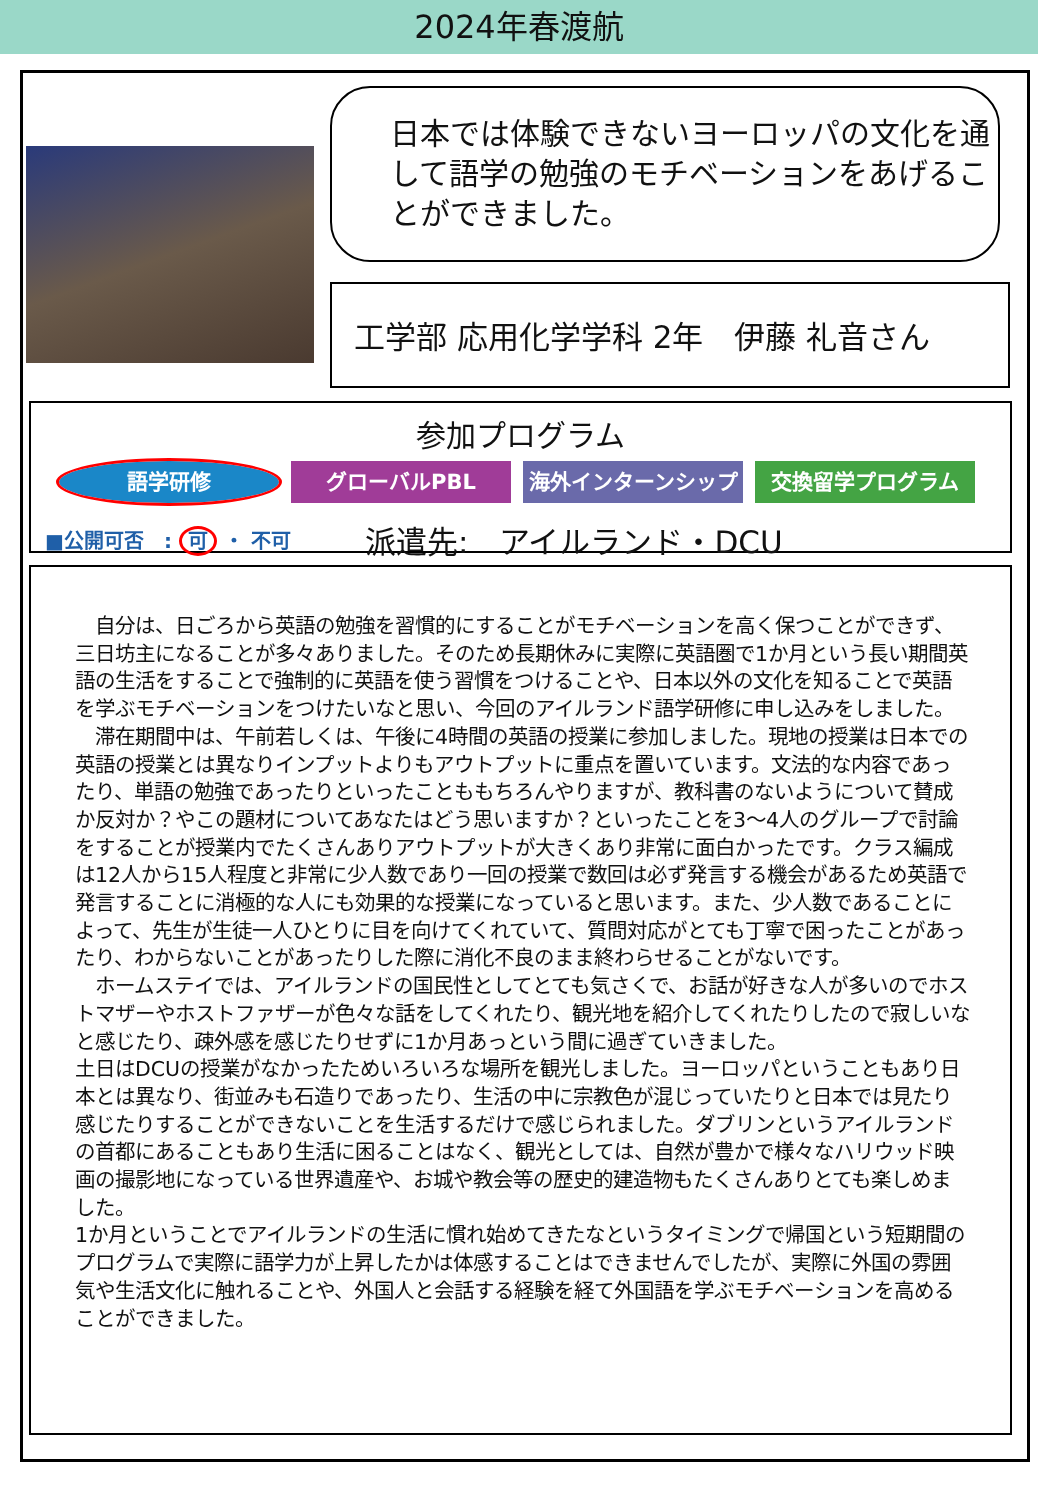2024年春渡航
日本では体験できないヨーロッパの文化を通して語学の勉強のモチベーションをあげることができました。
工学部 応用化学学科 2年　伊藤 礼音さん
参加プログラム
語学研修 グローバルPBL 海外インターンシップ 交換留学プログラム
■公開可否　: 可 ・ 不可 派遣先:　アイルランド・DCU
　自分は、日ごろから英語の勉強を習慣的にすることがモチベーションを高く保つことができず、三日坊主になることが多々ありました。そのため長期休みに実際に英語圏で1か月という長い期間英語の生活をすることで強制的に英語を使う習慣をつけることや、日本以外の文化を知ることで英語を学ぶモチベーションをつけたいなと思い、今回のアイルランド語学研修に申し込みをしました。
　滞在期間中は、午前若しくは、午後に4時間の英語の授業に参加しました。現地の授業は日本での英語の授業とは異なりインプットよりもアウトプットに重点を置いています。文法的な内容であったり、単語の勉強であったりといったことももちろんやりますが、教科書のないようについて賛成か反対か？やこの題材についてあなたはどう思いますか？といったことを3～4人のグループで討論をすることが授業内でたくさんありアウトプットが大きくあり非常に面白かったです。クラス編成は12人から15人程度と非常に少人数であり一回の授業で数回は必ず発言する機会があるため英語で発言することに消極的な人にも効果的な授業になっていると思います。また、少人数であることによって、先生が生徒一人ひとりに目を向けてくれていて、質問対応がとても丁寧で困ったことがあったり、わからないことがあったりした際に消化不良のまま終わらせることがないです。
　ホームステイでは、アイルランドの国民性としてとても気さくで、お話が好きな人が多いのでホストマザーやホストファザーが色々な話をしてくれたり、観光地を紹介してくれたりしたので寂しいなと感じたり、疎外感を感じたりせずに1か月あっという間に過ぎていきました。
土日はDCUの授業がなかったためいろいろな場所を観光しました。ヨーロッパということもあり日本とは異なり、街並みも石造りであったり、生活の中に宗教色が混じっていたりと日本では見たり感じたりすることができないことを生活するだけで感じられました。ダブリンというアイルランドの首都にあることもあり生活に困ることはなく、観光としては、自然が豊かで様々なハリウッド映画の撮影地になっている世界遺産や、お城や教会等の歴史的建造物もたくさんありとても楽しめました。
1か月ということでアイルランドの生活に慣れ始めてきたなというタイミングで帰国という短期間のプログラムで実際に語学力が上昇したかは体感することはできませんでしたが、実際に外国の雰囲気や生活文化に触れることや、外国人と会話する経験を経て外国語を学ぶモチベーションを高めることができました。